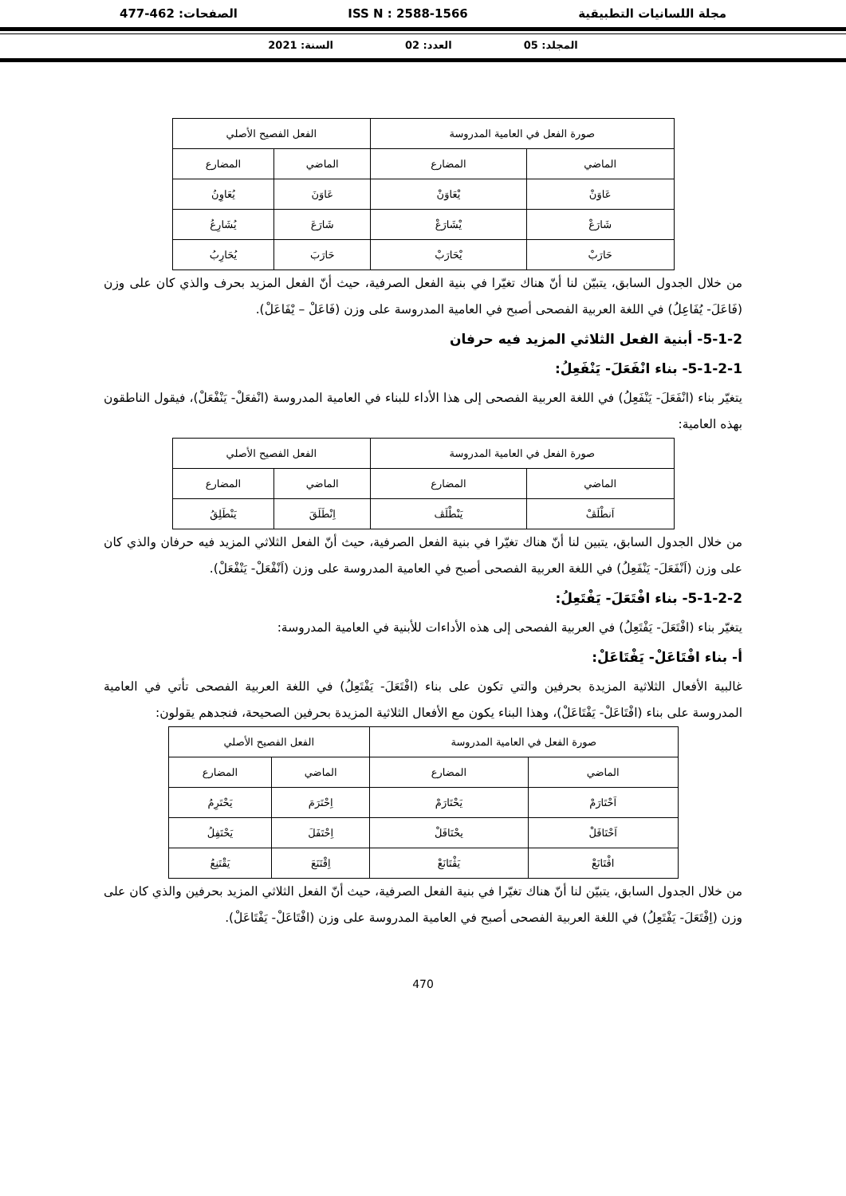مجلة اللسانيات التطبيقية ISS N : 2588-1566 الصفحات: 462-477
المجلد: 05 العدد: 02 السنة: 2021
| صورة الفعل في العامية المدروسة | | الفعل الفصيح الأصلي | |
| --- | --- | --- | --- |
| الماضي | المضارع | الماضي | المضارع |
| عَاوَنْ | يْعَاوَنْ | عَاوَنَ | يُعَاوِنُ |
| شَارَعْ | يْشَارَعْ | شَارَعَ | يُشَارِعُ |
| حَارَبْ | يْحَارَبْ | حَارَبَ | يُحَارِبُ |
من خلال الجدول السابق، يتبيّن لنا أنّ هناك تغيّرا في بنية الفعل الصرفية، حيث أنّ الفعل المزيد بحرف والذي كان على وزن (فَاعَلَ- يُفَاعِلُ) في اللغة العربية الفصحى أصبح في العامية المدروسة على وزن (فَاعَلْ – يْفَاعَلْ).
5-1-2- أبنية الفعل الثلاثي المزيد فيه حرفان
5-1-2-1- بناء انْفَعَلَ- يَنْفَعِلُ:
يتغيّر بناء (انْفَعَلَ- يَنْفَعِلُ) في اللغة العربية الفصحى إلى هذا الأداء للبناء في العامية المدروسة (انْفعَلْ- يَنْفْعَلْ)، فيقول الناطقون بهذه العامية:
| صورة الفعل في العامية المدروسة | | الفعل الفصيح الأصلي | |
| --- | --- | --- | --- |
| الماضي | المضارع | الماضي | المضارع |
| اَنطْلَڤْ | يَنْطْلَڤ | اِنْطَلَقَ | يَنْطَلِقُ |
من خلال الجدول السابق، يتبين لنا أنّ هناك تغيّرا في بنية الفعل الصرفية، حيث أنّ الفعل الثلاثي المزيد فيه حرفان والذي كان على وزن (اَنْفَعَلَ- يَنْفَعِلُ) في اللغة العربية الفصحى أصبح في العامية المدروسة على وزن (اَنْفْعَلْ- يَنْفْعَلْ).
5-1-2-2- بناء افْتَعَلَ- يَفْتَعِلُ:
يتغيّر بناء (افْتَعَلَ- يَفْتَعِلُ) في العربية الفصحى إلى هذه الأداءات للأبنية في العامية المدروسة:
أ- بناء افْتَاعَلْ- يَفْتَاعَلْ:
غالبية الأفعال الثلاثية المزيدة بحرفين والتي تكون على بناء (افْتَعَلَ- يَفْتَعِلُ) في اللغة العربية الفصحى تأتي في العامية المدروسة على بناء (افْتَاعَلْ- يَفْتَاعَلْ)، وهذا البناء يكون مع الأفعال الثلاثية المزيدة بحرفين الصحيحة، فنجدهم يقولون:
| صورة الفعل في العامية المدروسة | | الفعل الفصيح الأصلي | |
| --- | --- | --- | --- |
| الماضي | المضارع | الماضي | المضارع |
| اَحْتَارَمْ | يَحْتَارَمْ | اِحْتَرَمَ | يَحْتَرِمُ |
| اَحْتَافَلْ | يحْتَافَلْ | اِحْتَفَلَ | يَحْتَفِلُ |
| اڤْتَانَعْ | يَڤْتَانَعْ | اِقْتَنَعَ | يَقْتَنِعُ |
من خلال الجدول السابق، يتبيّن لنا أنّ هناك تغيّرا في بنية الفعل الصرفية، حيث أنّ الفعل الثلاثي المزيد بحرفين والذي كان على وزن (اِفْتَعَلَ- يَفْتَعِلُ) في اللغة العربية الفصحى أصبح في العامية المدروسة على وزن (افْتَاعَلْ- يَفْتَاعَلْ).
470